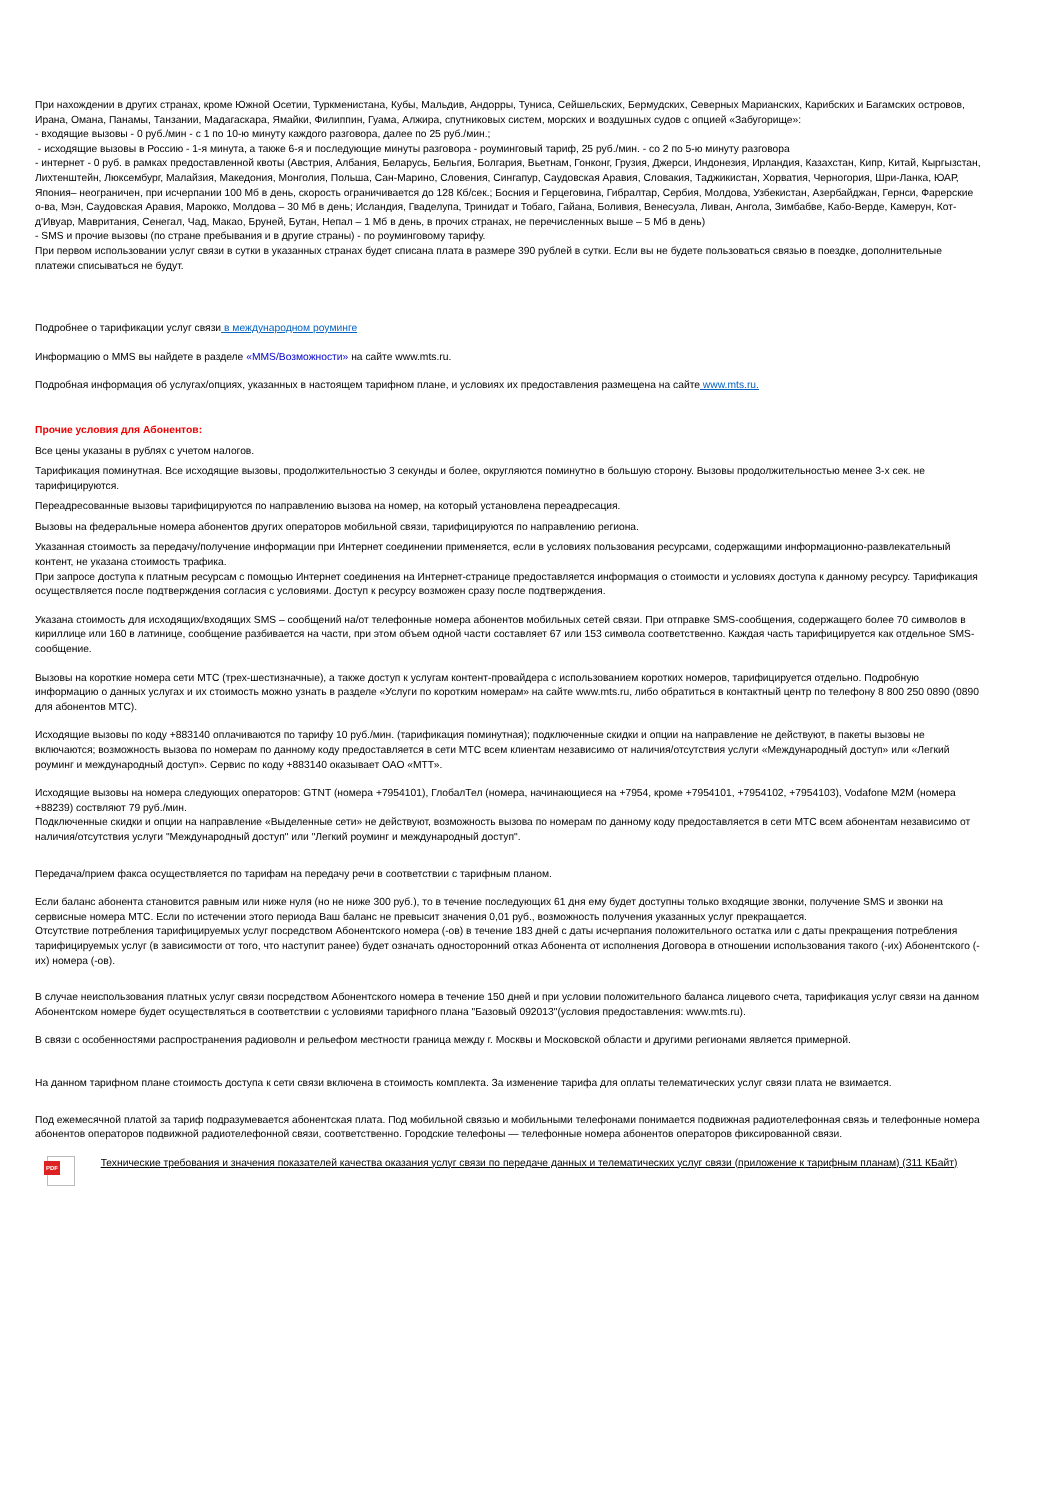При нахождении в других странах, кроме Южной Осетии, Туркменистана, Кубы, Мальдив, Андорры, Туниса, Сейшельских, Бермудских, Северных Марианских, Карибских и Багамских островов, Ирана, Омана, Панамы, Танзании, Мадагаскара, Ямайки, Филиппин, Гуама, Алжира, спутниковых систем, морских и воздушных судов с опцией «Забугорище»:
- входящие вызовы - 0 руб./мин - с 1 по 10-ю минуту каждого разговора, далее по 25 руб./мин.;
- исходящие вызовы в Россию - 1-я минута, а также 6-я и последующие минуты разговора - роуминговый тариф, 25 руб./мин. - со 2 по 5-ю минуту разговора
- интернет - 0 руб. в рамках предоставленной квоты (Австрия, Албания, Беларусь, Бельгия, Болгария, Вьетнам, Гонконг, Грузия, Джерси, Индонезия, Ирландия, Казахстан, Кипр, Китай, Кыргызстан, Лихтенштейн, Люксембург, Малайзия, Македония, Монголия, Польша, Сан-Марино, Словения, Сингапур, Саудовская Аравия, Словакия, Таджикистан, Хорватия, Черногория, Шри-Ланка, ЮАР, Япония– неограничен, при исчерпании 100 Мб в день, скорость ограничивается до 128 Кб/сек.; Босния и Герцеговина, Гибралтар, Сербия, Молдова, Узбекистан, Азербайджан, Гернси, Фарерские о-ва, Мэн, Саудовская Аравия, Марокко, Молдова – 30 Мб в день; Исландия, Гваделупа, Тринидат и Тобаго, Гайана, Боливия, Венесуэла, Ливан, Ангола, Зимбабве, Кабо-Верде, Камерун, Кот-д'Ивуар, Мавритания, Сенегал, Чад, Макао, Бруней, Бутан, Непал – 1 Мб в день, в прочих странах, не перечисленных выше – 5 Мб в день)
- SMS и прочие вызовы (по стране пребывания и в другие страны) - по роуминговому тарифу.
При первом использовании услуг связи в сутки в указанных странах будет списана плата в размере 390 рублей в сутки. Если вы не будете пользоваться связью в поездке, дополнительные платежи списываться не будут.
Подробнее о тарификации услуг связи в международном роуминге
Информацию о MMS вы найдете в разделе «MMS/Возможности» на сайте www.mts.ru.
Подробная информация об услугах/опциях, указанных в настоящем тарифном плане, и условиях их предоставления размещена на сайте www.mts.ru.
Прочие условия для Абонентов:
Все цены указаны в рублях с учетом налогов.
Тарификация поминутная. Все исходящие вызовы, продолжительностью 3 секунды и более, округляются поминутно в большую сторону. Вызовы продолжительностью менее 3-х сек. не тарифицируются.
Переадресованные вызовы тарифицируются по направлению вызова на номер, на который установлена переадресация.
Вызовы на федеральные номера абонентов других операторов мобильной связи, тарифицируются по направлению региона.
Указанная стоимость за передачу/получение информации при Интернет соединении применяется, если в условиях пользования ресурсами, содержащими информационно-развлекательный контент, не указана стоимость трафика.
При запросе доступа к платным ресурсам с помощью Интернет соединения на Интернет-странице предоставляется информация о стоимости и условиях доступа к данному ресурсу. Тарификация осуществляется после подтверждения согласия с условиями. Доступ к ресурсу возможен сразу после подтверждения.
Указана стоимость для исходящих/входящих SMS – сообщений на/от телефонные номера абонентов мобильных сетей связи. При отправке SMS-сообщения, содержащего более 70 символов в кириллице или 160 в латинице, сообщение разбивается на части, при этом объем одной части составляет 67 или 153 символа соответственно. Каждая часть тарифицируется как отдельное SMS-сообщение.
Вызовы на короткие номера сети МТС (трех-шестизначные), а также доступ к услугам контент-провайдера с использованием коротких номеров, тарифицируется отдельно. Подробную информацию о данных услугах и их стоимость можно узнать в разделе «Услуги по коротким номерам» на сайте www.mts.ru, либо обратиться в контактный центр по телефону 8 800 250 0890 (0890 для абонентов МТС).
Исходящие вызовы по коду +883140 оплачиваются по тарифу 10 руб./мин. (тарификация поминутная); подключенные скидки и опции на направление не действуют, в пакеты вызовы не включаются; возможность вызова по номерам по данному коду предоставляется в сети МТС всем клиентам независимо от наличия/отсутствия услуги «Международный доступ» или «Легкий роуминг и международный доступ». Сервис по коду +883140 оказывает ОАО «МТТ».
Исходящие вызовы на номера следующих операторов: GTNT (номера +7954101), ГлобалТел (номера, начинающиеся на +7954, кроме +7954101, +7954102, +7954103), Vodafone M2M (номера +88239) соствляют 79 руб./мин.
Подключенные скидки и опции на направление «Выделенные сети» не действуют, возможность вызова по номерам по данному коду предоставляется в сети МТС всем абонентам независимо от наличия/отсутствия услуги "Международный доступ" или "Легкий роуминг и международный доступ".
Передача/прием факса осуществляется по тарифам на передачу речи в соответствии с тарифным планом.
Если баланс абонента становится равным или ниже нуля (но не ниже 300 руб.), то в течение последующих 61 дня ему будет доступны только входящие звонки, получение SMS и звонки на сервисные номера МТС. Если по истечении этого периода Ваш баланс не превысит значения 0,01 руб., возможность получения указанных услуг прекращается.
Отсутствие потребления тарифицируемых услуг посредством Абонентского номера (-ов) в течение 183 дней с даты исчерпания положительного остатка или с даты прекращения потребления тарифицируемых услуг (в зависимости от того, что наступит ранее) будет означать односторонний отказ Абонента от исполнения Договора в отношении использования такого (-их) Абонентского (-их) номера (-ов).
В случае неиспользования платных услуг связи посредством Абонентского номера в течение 150 дней и при условии положительного баланса лицевого счета, тарификация услуг связи на данном Абонентском номере будет осуществляться в соответствии с условиями тарифного плана "Базовый 092013"(условия предоставления: www.mts.ru).
В связи с особенностями распространения радиоволн и рельефом местности граница между г. Москвы и Московской области и другими регионами является примерной.
На данном тарифном плане стоимость доступа к сети связи включена в стоимость комплекта. За изменение тарифа для оплаты телематических услуг связи плата не взимается.
Под ежемесячной платой за тариф подразумевается абонентская плата. Под мобильной связью и мобильными телефонами понимается подвижная радиотелефонная связь и телефонные номера абонентов операторов подвижной радиотелефонной связи, соответственно. Городские телефоны — телефонные номера абонентов операторов фиксированной связи.
PDF
Технические требования и значения показателей качества оказания услуг связи по передаче данных и телематических услуг связи (приложение к тарифным планам) (311 КБайт)